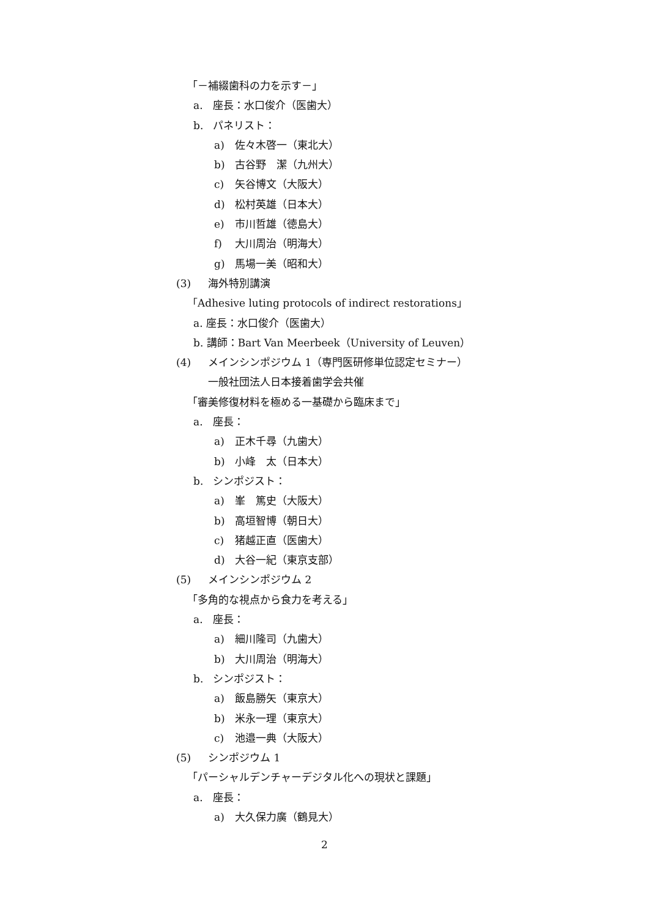「－補綴歯科の力を示す－」
a. 座長：水口俊介（医歯大）
b. パネリスト：
a) 佐々木啓一（東北大）
b) 古谷野　潔（九州大）
c) 矢谷博文（大阪大）
d) 松村英雄（日本大）
e) 市川哲雄（徳島大）
f) 大川周治（明海大）
g) 馬場一美（昭和大）
(3) 海外特別講演
「Adhesive luting protocols of indirect restorations」
a. 座長：水口俊介（医歯大）
b. 講師：Bart Van Meerbeek（University of Leuven）
(4) メインシンポジウム 1（専門医研修単位認定セミナー）
一般社団法人日本接着歯学会共催
「審美修復材料を極める一基礎から臨床まで」
a. 座長：
a) 正木千尋（九歯大）
b) 小峰　太（日本大）
b. シンポジスト：
a) 峯　篤史（大阪大）
b) 高垣智博（朝日大）
c) 猪越正直（医歯大）
d) 大谷一紀（東京支部）
(5) メインシンポジウム 2
「多角的な視点から食力を考える」
a. 座長：
a) 細川隆司（九歯大）
b) 大川周治（明海大）
b. シンポジスト：
a) 飯島勝矢（東京大）
b) 米永一理（東京大）
c) 池邉一典（大阪大）
(5) シンポジウム 1
「パーシャルデンチャーデジタル化への現状と課題」
a. 座長：
a) 大久保力廣（鶴見大）
2